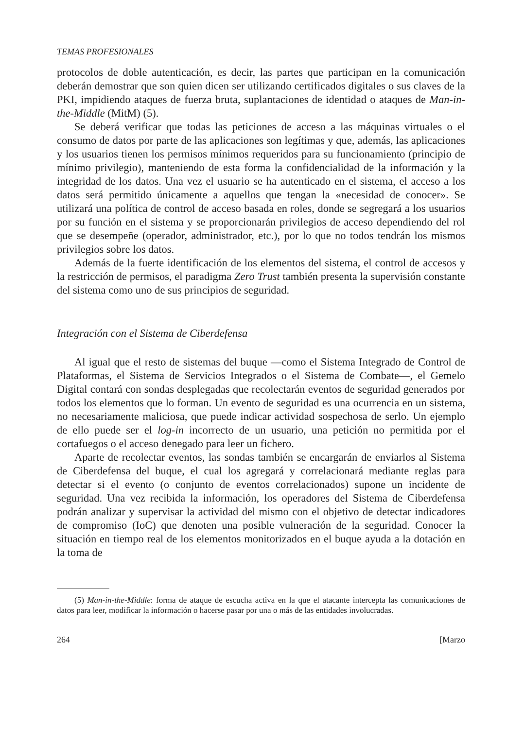TEMAS PROFESIONALES
protocolos de doble autenticación, es decir, las partes que participan en la comunicación deberán demostrar que son quien dicen ser utilizando certificados digitales o sus claves de la PKI, impidiendo ataques de fuerza bruta, suplantaciones de identidad o ataques de Man-in-the-Middle (MitM) (5).
Se deberá verificar que todas las peticiones de acceso a las máquinas virtuales o el consumo de datos por parte de las aplicaciones son legítimas y que, además, las aplicaciones y los usuarios tienen los permisos mínimos requeridos para su funcionamiento (principio de mínimo privilegio), manteniendo de esta forma la confidencialidad de la información y la integridad de los datos. Una vez el usuario se ha autenticado en el sistema, el acceso a los datos será permitido únicamente a aquellos que tengan la «necesidad de conocer». Se utilizará una política de control de acceso basada en roles, donde se segregará a los usuarios por su función en el sistema y se proporcionarán privilegios de acceso dependiendo del rol que se desempeñe (operador, administrador, etc.), por lo que no todos tendrán los mismos privilegios sobre los datos.
Además de la fuerte identificación de los elementos del sistema, el control de accesos y la restricción de permisos, el paradigma Zero Trust también presenta la supervisión constante del sistema como uno de sus principios de seguridad.
Integración con el Sistema de Ciberdefensa
Al igual que el resto de sistemas del buque —como el Sistema Integrado de Control de Plataformas, el Sistema de Servicios Integrados o el Sistema de Combate—, el Gemelo Digital contará con sondas desplegadas que recolectarán eventos de seguridad generados por todos los elementos que lo forman. Un evento de seguridad es una ocurrencia en un sistema, no necesariamente maliciosa, que puede indicar actividad sospechosa de serlo. Un ejemplo de ello puede ser el log-in incorrecto de un usuario, una petición no permitida por el cortafuegos o el acceso denegado para leer un fichero.
Aparte de recolectar eventos, las sondas también se encargarán de enviarlos al Sistema de Ciberdefensa del buque, el cual los agregará y correlacionará mediante reglas para detectar si el evento (o conjunto de eventos correlacionados) supone un incidente de seguridad. Una vez recibida la información, los operadores del Sistema de Ciberdefensa podrán analizar y supervisar la actividad del mismo con el objetivo de detectar indicadores de compromiso (IoC) que denoten una posible vulneración de la seguridad. Conocer la situación en tiempo real de los elementos monitorizados en el buque ayuda a la dotación en la toma de
(5) Man-in-the-Middle: forma de ataque de escucha activa en la que el atacante intercepta las comunicaciones de datos para leer, modificar la información o hacerse pasar por una o más de las entidades involucradas.
264 [Marzo